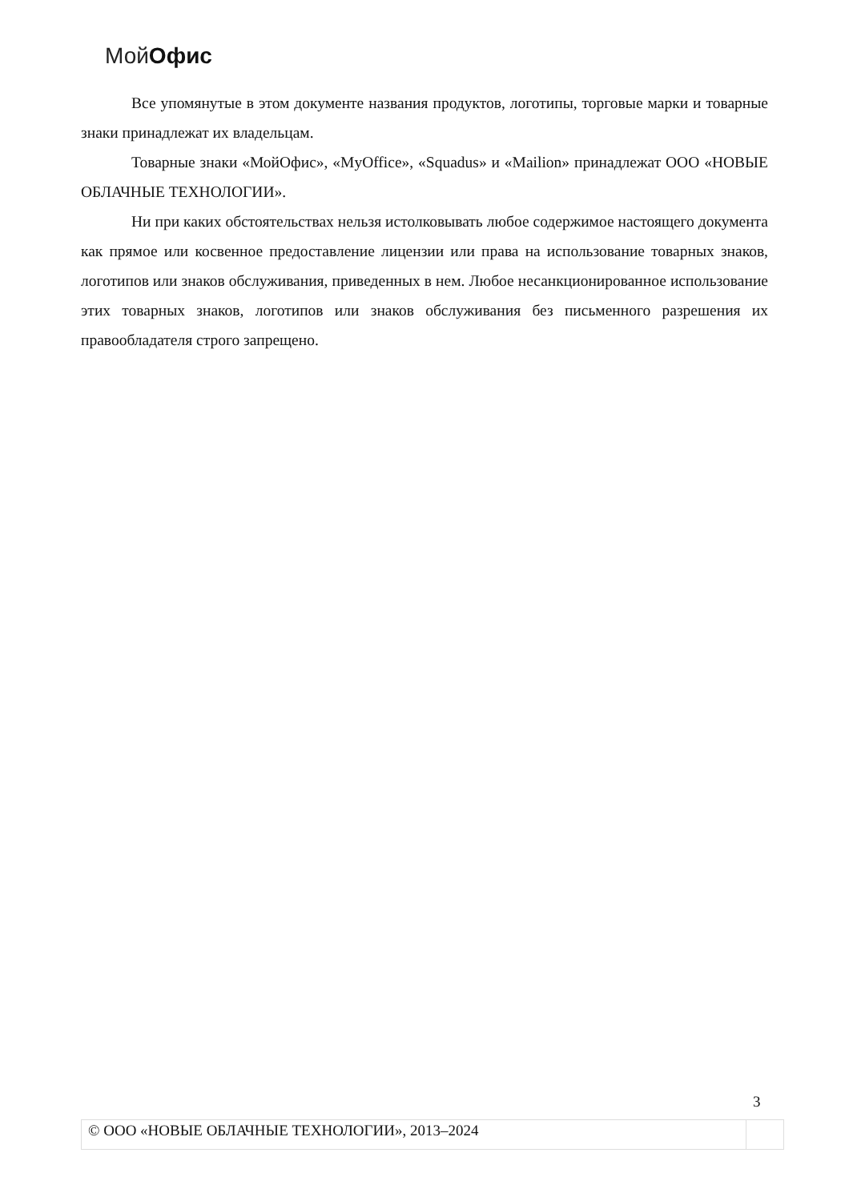Мой Офис
Все упомянутые в этом документе названия продуктов, логотипы, торговые марки и товарные знаки принадлежат их владельцам.
Товарные знаки «МойОфис», «MyOffice», «Squadus» и «Mailion» принадлежат ООО «НОВЫЕ ОБЛАЧНЫЕ ТЕХНОЛОГИИ».
Ни при каких обстоятельствах нельзя истолковывать любое содержимое настоящего документа как прямое или косвенное предоставление лицензии или права на использование товарных знаков, логотипов или знаков обслуживания, приведенных в нем. Любое несанкционированное использование этих товарных знаков, логотипов или знаков обслуживания без письменного разрешения их правообладателя строго запрещено.
3
© ООО «НОВЫЕ ОБЛАЧНЫЕ ТЕХНОЛОГИИ», 2013–2024